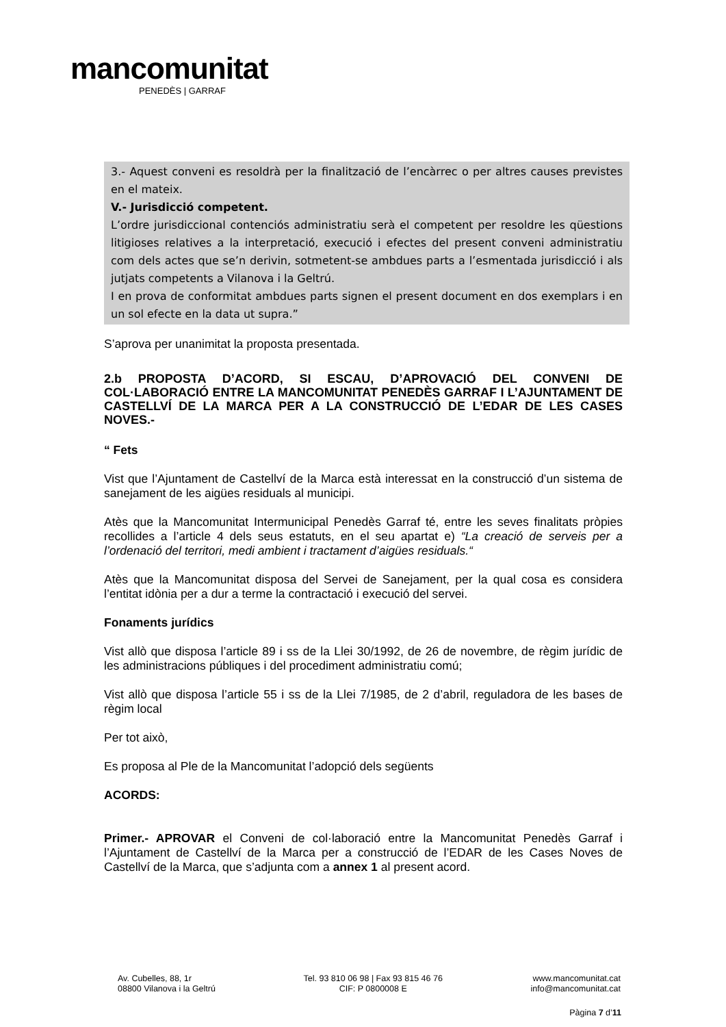mancomunitat
PENEDÈS | GARRAF
3.- Aquest conveni es resoldrà per la finalització de l’encàrrec o per altres causes previstes en el mateix.
V.- Jurisdicció competent.
L’ordre jurisdiccional contenciós administratiu serà el competent per resoldre les qüestions litigioses relatives a la interpretació, execució i efectes del present conveni administratiu com dels actes que se’n derivin, sotmetent-se ambdues parts a l’esmentada jurisdicció i als jutjats competents a Vilanova i la Geltrú.
I en prova de conformitat ambdues parts signen el present document en dos exemplars i en un sol efecte en la data ut supra.”
S’aprova per unanimitat la proposta presentada.
2.b PROPOSTA D’ACORD, SI ESCAU, D’APROVACIÓ DEL CONVENI DE COL·LABORACIÓ ENTRE LA MANCOMUNITAT PENEDÈS GARRAF I L’AJUNTAMENT DE CASTELLVÍ DE LA MARCA PER A LA CONSTRUCCIÓ DE L’EDAR DE LES CASES NOVES.-
“ Fets
Vist que l’Ajuntament de Castellví de la Marca està interessat en la construcció d’un sistema de sanejament de les aigües residuals al municipi.
Atès que la Mancomunitat Intermunicipal Penedès Garraf té, entre les seves finalitats pròpies recollides a l’article 4 dels seus estatuts, en el seu apartat e) “La creació de serveis per a l’ordenació del territori, medi ambient i tractament d’aigües residuals.“
Atès que la Mancomunitat disposa del Servei de Sanejament, per la qual cosa es considera l’entitat idònia per a dur a terme la contractació i execució del servei.
Fonaments jurídics
Vist allò que disposa l’article 89 i ss de la Llei 30/1992, de 26 de novembre, de règim jurídic de les administracions públiques i del procediment administratiu comú;
Vist allò que disposa l’article 55 i ss de la Llei 7/1985, de 2 d’abril, reguladora de les bases de règim local
Per tot això,
Es proposa al Ple de la Mancomunitat l’adopció dels següents
ACORDS:
Primer.- APROVAR el Conveni de col·laboració entre la Mancomunitat Penedès Garraf i l’Ajuntament de Castellví de la Marca per a construcció de l’EDAR de les Cases Noves de Castellví de la Marca, que s’adjunta com a annex 1 al present acord.
Av. Cubelles, 88, 1r
08800 Vilanova i la Geltrú
Tel. 93 810 06 98 | Fax 93 815 46 76
CIF: P 0800008 E
www.mancomunitat.cat
info@mancomunitat.cat
Pàgina 7 d’11